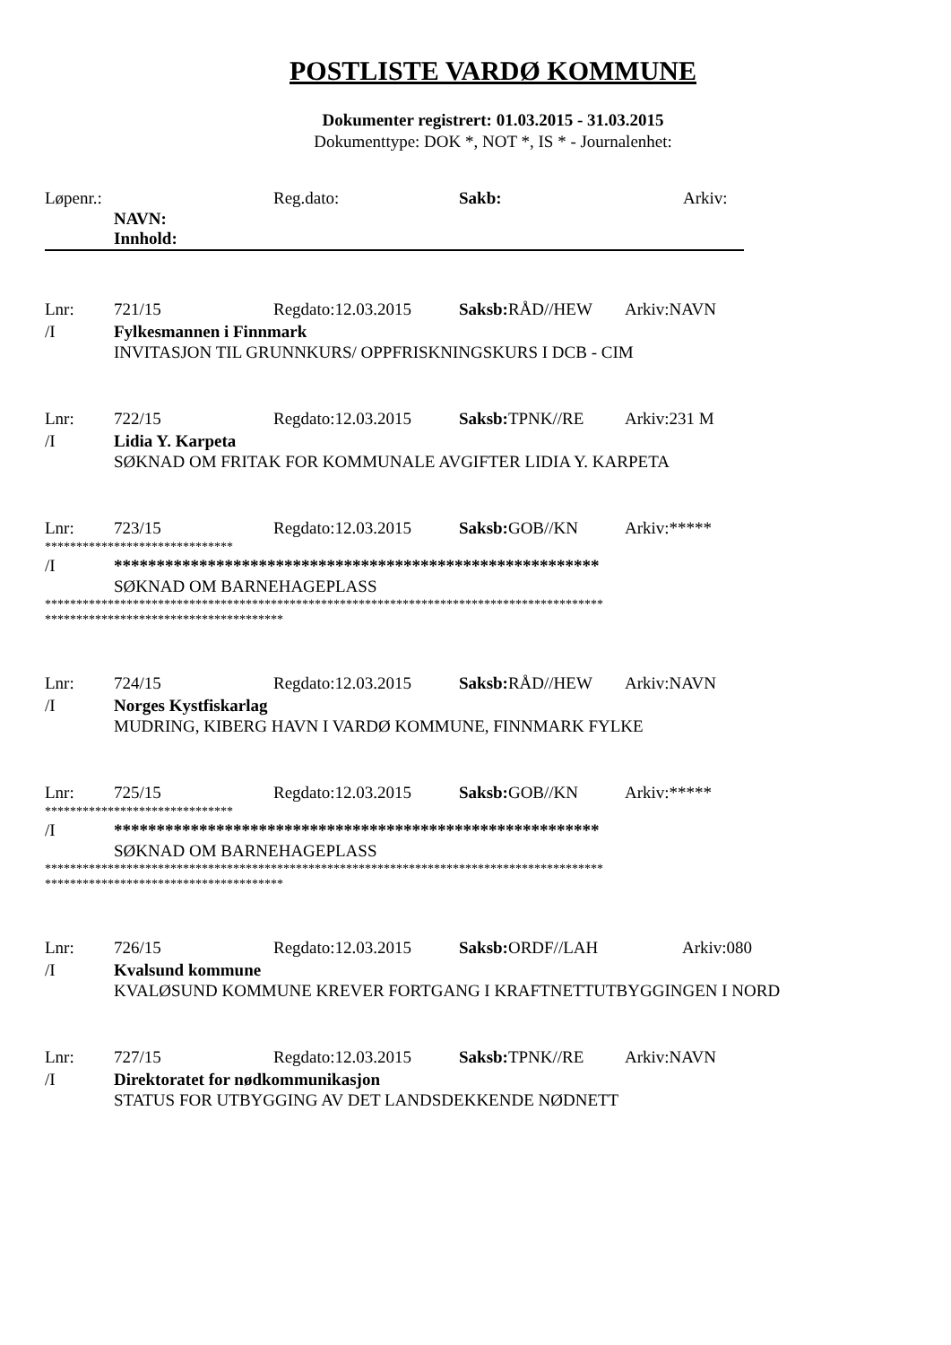POSTLISTE VARDØ KOMMUNE
Dokumenter registrert: 01.03.2015 - 31.03.2015
Dokumenttype: DOK *, NOT *, IS * - Journalenhet:
Løpenr.: Reg.dato: Sakb: Arkiv:
NAVN:
Innhold:
Lnr: 721/15 Regdato:12.03.2015 Saksb: RÅD//HEW Arkiv:NAVN
/I Fylkesmannen i Finnmark
INVITASJON TIL GRUNNKURS/ OPPFRISKNINGSKURS I DCB - CIM
Lnr: 722/15 Regdato:12.03.2015 Saksb: TPNK//RE Arkiv:231 M
/I Lidia Y. Karpeta
SØKNAD OM FRITAK FOR KOMMUNALE AVGIFTER LIDIA Y. KARPETA
Lnr: 723/15 Regdato:12.03.2015 Saksb: GOB//KN Arkiv:*****
******************************
/I *********************************************************
SØKNAD OM BARNEHAGEPLASS
*****************************************************************************************
**************************************
Lnr: 724/15 Regdato:12.03.2015 Saksb: RÅD//HEW Arkiv:NAVN
/I Norges Kystfiskarlag
MUDRING, KIBERG HAVN I VARDØ KOMMUNE, FINNMARK FYLKE
Lnr: 725/15 Regdato:12.03.2015 Saksb: GOB//KN Arkiv:*****
******************************
/I *********************************************************
SØKNAD OM BARNEHAGEPLASS
*****************************************************************************************
**************************************
Lnr: 726/15 Regdato:12.03.2015 Saksb: ORDF//LAH Arkiv:080
/I Kvalsund kommune
KVALØSUND KOMMUNE KREVER FORTGANG I KRAFTNETTUTBYGGINGEN I NORD
Lnr: 727/15 Regdato:12.03.2015 Saksb: TPNK//RE Arkiv:NAVN
/I Direktoratet for nødkommunikasjon
STATUS FOR UTBYGGING AV DET LANDSDEKKENDE NØDNETT